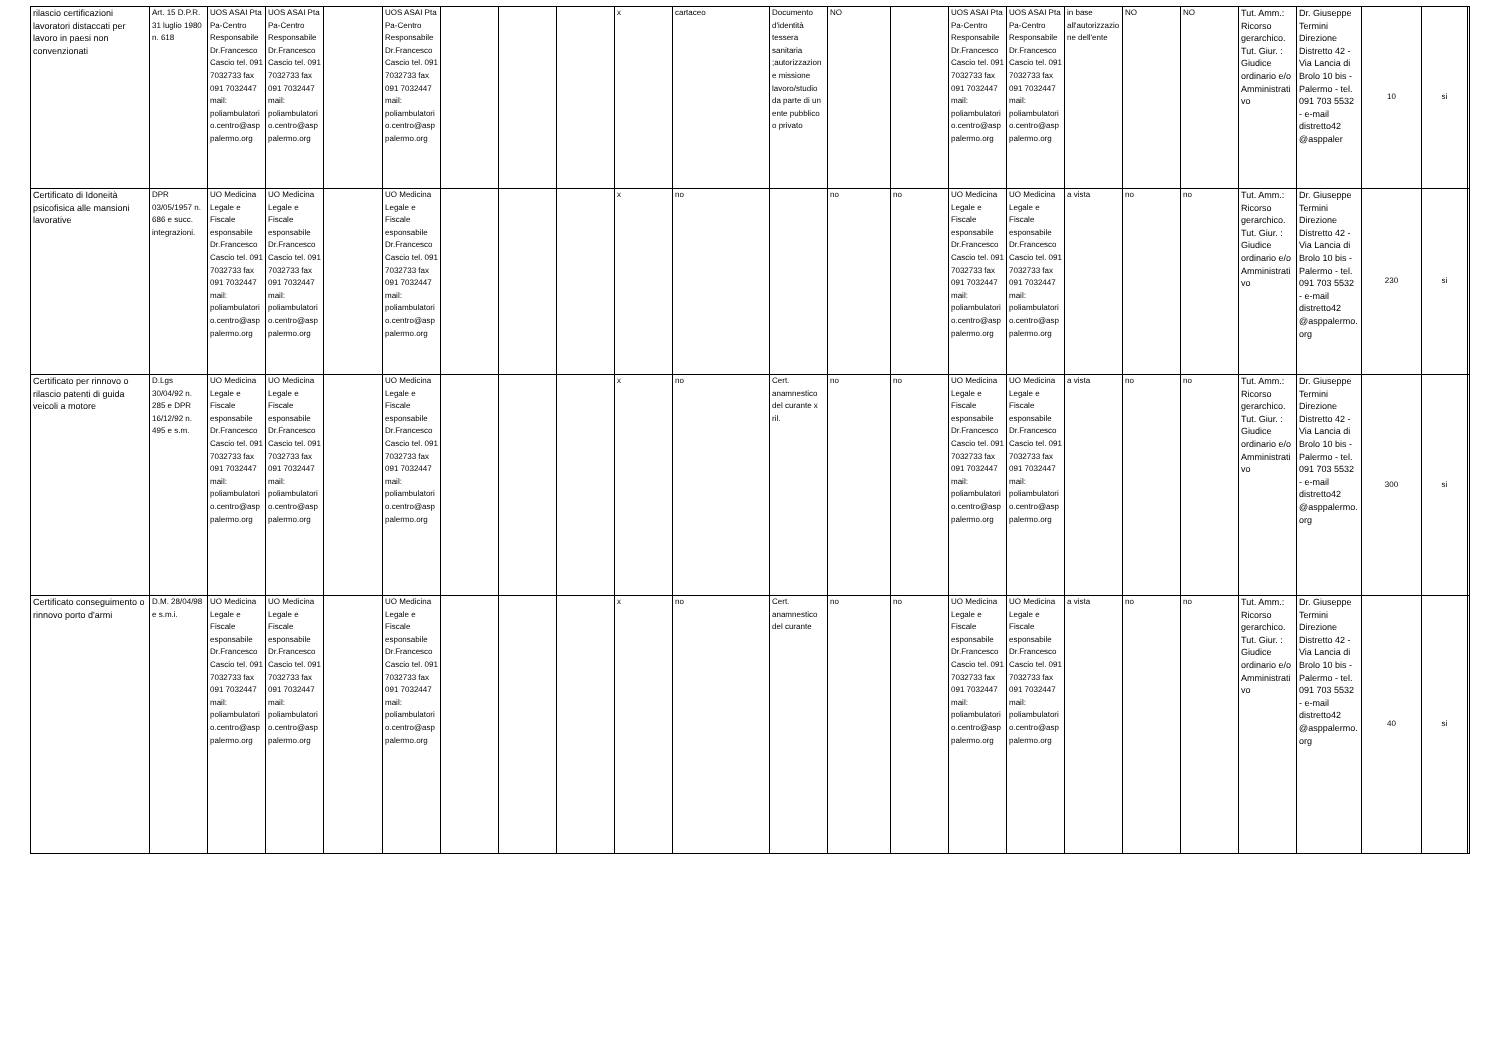| rilascio certificazioni lavoratori distaccati per lavoro in paesi non convenzionati | Art. 15 D.P.R. 31 luglio 1980 n. 618 | UOS ASAI Pta Pa-Centro Responsabile Dr.Francesco Cascio tel. 091 7032733 fax 091 7032447 mail: poliambulatori o.centro@asp palermo.org | UOS ASAI Pta Pa-Centro Responsabile Dr.Francesco Cascio tel. 091 7032733 fax 091 7032447 mail: poliambulatori o.centro@asp palermo.org | | UOS ASAI Pta Pa-Centro Responsabile Dr.Francesco Cascio tel. 091 7032733 fax 091 7032447 mail: poliambulatori o.centro@asp palermo.org | | | | x | cartaceo | Documento d'identità tessera sanitaria ;autorizzazione missione lavoro/studio da parte di un ente pubblico o privato | NO | | UOS ASAI Pta Pa-Centro Responsabile Dr.Francesco Cascio tel. 091 7032733 fax 091 7032447 mail: poliambulatori o.centro@asp palermo.org | UOS ASAI Pta Pa-Centro Responsabile Dr.Francesco Cascio tel. 091 7032733 fax 091 7032447 mail: poliambulatori o.centro@asp palermo.org | in base all'autorizzazione dell'ente | NO | NO | Tut. Amm.: Ricorso gerarchico. Tut. Giur. : Giudice ordinario e/o Amministrativo | Dr. Giuseppe Termini Direzione Distretto 42 - Via Lancia di Brolo 10 bis - Palermo - tel. 091 703 5532 - e-mail distretto42 @asppaler | 10 | si | |
| Certificato di Idoneità psicofisica alle mansioni lavorative | DPR 03/05/1957 n. 686 e succ. integrazioni. | UO Medicina Legale e Fiscale esponsabile Dr.Francesco Cascio tel. 091 7032733 fax 091 7032447 mail: poliambulatori o.centro@asp palermo.org | UO Medicina Legale e Fiscale esponsabile Dr.Francesco Cascio tel. 091 7032733 fax 091 7032447 mail: poliambulatori o.centro@asp palermo.org | | UO Medicina Legale e Fiscale esponsabile Dr.Francesco Cascio tel. 091 7032733 fax 091 7032447 mail: poliambulatori o.centro@asp palermo.org | | | | x | no | | no | no | UO Medicina Legale e Fiscale esponsabile Dr.Francesco Cascio tel. 091 7032733 fax 091 7032447 mail: poliambulatori o.centro@asp palermo.org | UO Medicina Legale e Fiscale esponsabile Dr.Francesco Cascio tel. 091 7032733 fax 091 7032447 mail: poliambulatori o.centro@asp palermo.org | a vista | no | no | Tut. Amm.: Ricorso gerarchico. Tut. Giur. : Giudice ordinario e/o Amministrativo | Dr. Giuseppe Termini Direzione Distretto 42 - Via Lancia di Brolo 10 bis - Palermo - tel. 091 703 5532 - e-mail distretto42 @asppalermo.org | 230 | si | |
| Certificato per rinnovo o rilascio patenti di guida veicoli a motore | D.Lgs 30/04/92 n. 285 e DPR 16/12/92 n. 495 e s.m. | UO Medicina Legale e Fiscale esponsabile Dr.Francesco Cascio tel. 091 7032733 fax 091 7032447 mail: poliambulatori o.centro@asp palermo.org | UO Medicina Legale e Fiscale esponsabile Dr.Francesco Cascio tel. 091 7032733 fax 091 7032447 mail: poliambulatori o.centro@asp palermo.org | | UO Medicina Legale e Fiscale esponsabile Dr.Francesco Cascio tel. 091 7032733 fax 091 7032447 mail: poliambulatori o.centro@asp palermo.org | | | | x | no | Cert. anamnestico del curante x ril. | no | no | UO Medicina Legale e Fiscale esponsabile Dr.Francesco Cascio tel. 091 7032733 fax 091 7032447 mail: poliambulatori o.centro@asp palermo.org | UO Medicina Legale e Fiscale esponsabile Dr.Francesco Cascio tel. 091 7032733 fax 091 7032447 mail: poliambulatori o.centro@asp palermo.org | a vista | no | no | Tut. Amm.: Ricorso gerarchico. Tut. Giur. : Giudice ordinario e/o Amministrativo | Dr. Giuseppe Termini Direzione Distretto 42 - Via Lancia di Brolo 10 bis - Palermo - tel. 091 703 5532 - e-mail distretto42 @asppalermo.org | 300 | si | |
| Certificato conseguimento o rinnovo porto d'armi | D.M. 28/04/98 e s.m.i. | UO Medicina Legale e Fiscale esponsabile Dr.Francesco Cascio tel. 091 7032733 fax 091 7032447 mail: poliambulatori o.centro@asp palermo.org | UO Medicina Legale e Fiscale esponsabile Dr.Francesco Cascio tel. 091 7032733 fax 091 7032447 mail: poliambulatori o.centro@asp palermo.org | | UO Medicina Legale e Fiscale esponsabile Dr.Francesco Cascio tel. 091 7032733 fax 091 7032447 mail: poliambulatori o.centro@asp palermo.org | | | | x | no | Cert. anamnestico del curante | no | no | UO Medicina Legale e Fiscale esponsabile Dr.Francesco Cascio tel. 091 7032733 fax 091 7032447 mail: poliambulatori o.centro@asp palermo.org | UO Medicina Legale e Fiscale esponsabile Dr.Francesco Cascio tel. 091 7032733 fax 091 7032447 mail: poliambulatori o.centro@asp palermo.org | a vista | no | no | Tut. Amm.: Ricorso gerarchico. Tut. Giur. : Giudice ordinario e/o Amministrativo | Dr. Giuseppe Termini Direzione Distretto 42 - Via Lancia di Brolo 10 bis - Palermo - tel. 091 703 5532 - e-mail distretto42 @asppalermo.org | 40 | si | |